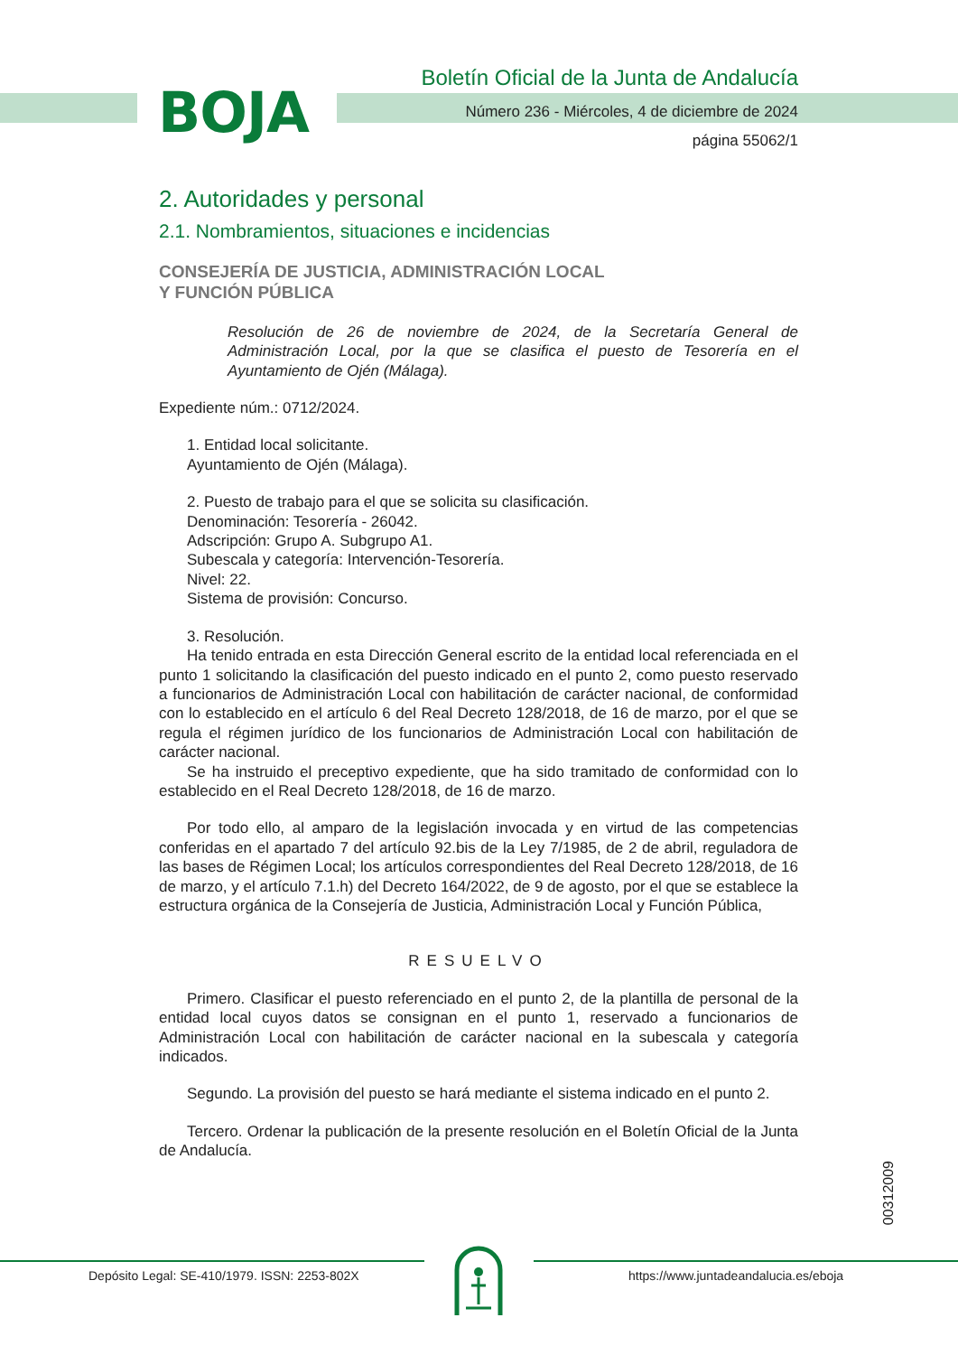BOJA
Boletín Oficial de la Junta de Andalucía
Número 236 - Miércoles, 4 de diciembre de 2024
página 55062/1
2. Autoridades y personal
2.1. Nombramientos, situaciones e incidencias
CONSEJERÍA DE JUSTICIA, ADMINISTRACIÓN LOCAL
Y FUNCIÓN PÚBLICA
Resolución de 26 de noviembre de 2024, de la Secretaría General de Administración Local, por la que se clasifica el puesto de Tesorería en el Ayuntamiento de Ojén (Málaga).
Expediente núm.: 0712/2024.
1. Entidad local solicitante.
Ayuntamiento de Ojén (Málaga).
2. Puesto de trabajo para el que se solicita su clasificación.
Denominación: Tesorería - 26042.
Adscripción: Grupo A. Subgrupo A1.
Subescala y categoría: Intervención-Tesorería.
Nivel: 22.
Sistema de provisión: Concurso.
3. Resolución.
Ha tenido entrada en esta Dirección General escrito de la entidad local referenciada en el punto 1 solicitando la clasificación del puesto indicado en el punto 2, como puesto reservado a funcionarios de Administración Local con habilitación de carácter nacional, de conformidad con lo establecido en el artículo 6 del Real Decreto 128/2018, de 16 de marzo, por el que se regula el régimen jurídico de los funcionarios de Administración Local con habilitación de carácter nacional.
Se ha instruido el preceptivo expediente, que ha sido tramitado de conformidad con lo establecido en el Real Decreto 128/2018, de 16 de marzo.
Por todo ello, al amparo de la legislación invocada y en virtud de las competencias conferidas en el apartado 7 del artículo 92.bis de la Ley 7/1985, de 2 de abril, reguladora de las bases de Régimen Local; los artículos correspondientes del Real Decreto 128/2018, de 16 de marzo, y el artículo 7.1.h) del Decreto 164/2022, de 9 de agosto, por el que se establece la estructura orgánica de la Consejería de Justicia, Administración Local y Función Pública,
RESUELVO
Primero. Clasificar el puesto referenciado en el punto 2, de la plantilla de personal de la entidad local cuyos datos se consignan en el punto 1, reservado a funcionarios de Administración Local con habilitación de carácter nacional en la subescala y categoría indicados.
Segundo. La provisión del puesto se hará mediante el sistema indicado en el punto 2.
Tercero. Ordenar la publicación de la presente resolución en el Boletín Oficial de la Junta de Andalucía.
00312009
Depósito Legal: SE-410/1979. ISSN: 2253-802X https://www.juntadeandalucia.es/eboja